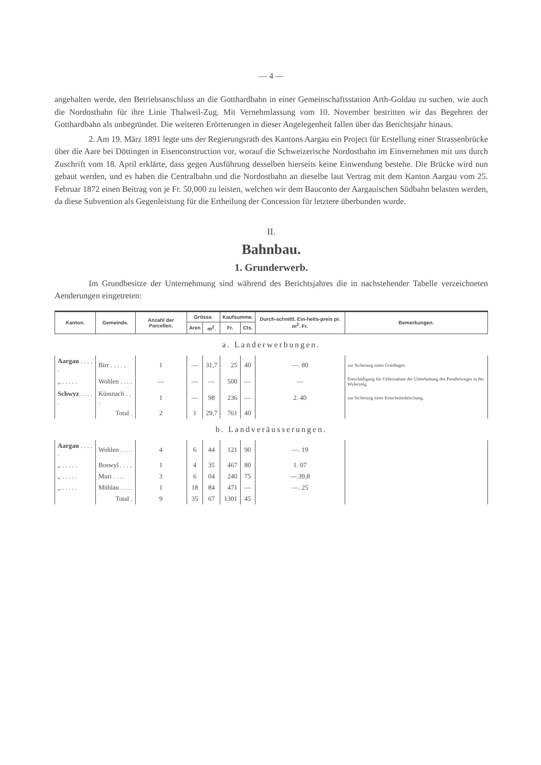— 4 —
angehalten werde, den Betriebsanschluss an die Gotthardbahn in einer Gemeinschaftsstation Arth-Goldau zu suchen, wie auch die Nordostbahn für ihre Linie Thalweil-Zug. Mit Vernehmlassung vom 10. November bestritten wir das Begehren der Gotthardbahn als unbegründet. Die weiteren Erörterungen in dieser Angelegenheit fallen über das Berichtsjahr hinaus.
2. Am 19. März 1891 legte uns der Regierungsrath des Kantons Aargau ein Project für Erstellung einer Strassenbrücke über die Aare bei Döttingen in Eisenconstruction vor, worauf die Schweizerische Nordostbahn im Einvernehmen mit uns durch Zuschrift vom 18. April erklärte, dass gegen Ausführung desselben hierseits keine Einwendung bestehe. Die Brücke wird nun gebaut werden, und es haben die Centralbahn und die Nordostbahn an dieselbe laut Vertrag mit dem Kanton Aargau vom 25. Februar 1872 einen Beitrag von je Fr. 50,000 zu leisten, welchen wir dem Bauconto der Aargauischen Südbahn belasten werden, da diese Subvention als Gegenleistung für die Ertheilung der Concession für letztere überbunden wurde.
II.
Bahnbau.
1. Grunderwerb.
Im Grundbesitze der Unternehmung sind während des Berichtsjahres die in nachstehender Tabelle verzeichneten Aenderungen eingetreten:
| Kanton. | Gemeinde. | Anzahl der Parcellen. | Grösse. | | Kaufsumme. | | Durch-schnittl. Ein-heits-preis pr. m<sup>2</sup>. Fr. | Bemerkungen. |
| --- | --- | --- | --- | --- | --- | --- | --- | --- |
| | | | Aren | m<sup>2</sup>. | Fr. | Cts. | | |
| a. Landerwerbungen. | | | | | | | | |
| Aargau . . . . . | Birr . . . . . | 1 | — | 31,7 | 25 | 40 | —. 80 | zur Sicherung eines Grünhages. |
| „ . . . . . | Wohlen . . . . | — | — | — | 500 | — | — | Entschädigung für Uebernahme der Unterhaltung des Parallelweges in der Wylerzelg. |
| Schwyz . . . . . | Küssnach . . . | 1 | — | 98 | 236 | — | 2. 40 | zur Sicherung einer Einschnittsböschung. |
| | Total . | 2 | 1 | 29,7 | 761 | 40 | | |
| b. Landveräusserungen. | | | | | | | | |
| Aargau . . . . . | Wohlen . . . . | 4 | 6 | 44 | 121 | 90 | —. 19 | |
| „ . . . . . | Boswyl . . . . | 1 | 4 | 35 | 467 | 80 | 1. 07 | |
| „ . . . . . | Muri . . . . | 3 | 6 | 04 | 240 | 75 | —.39,8 | |
| „ . . . . . | Mühlau . . . . | 1 | 18 | 84 | 471 | — | —. 25 | |
| | Total . | 9 | 35 | 67 | 1301 | 45 | | |